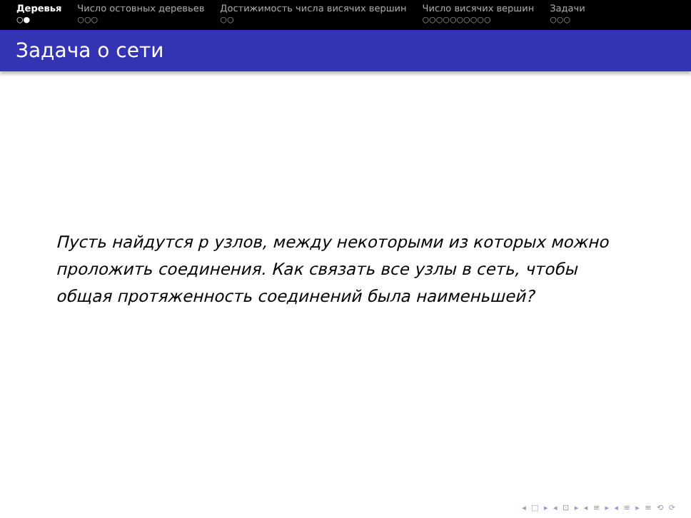Деревья
○●
Число остовных деревьев
○○○
Достижимость числа висячих вершин
○○
Число висячих вершин
○○○○○○○○○○
Задачи
○○○
Задача о сети
Пусть найдутся p узлов, между некоторыми из которых можно проложить соединения. Как связать все узлы в сеть, чтобы общая протяженность соединений была наименьшей?
◂ □ ▸ ◂ ⊡ ▸ ◂ ≡ ▸ ◂ ≡ ▸ ≡ ⟲ ⟳